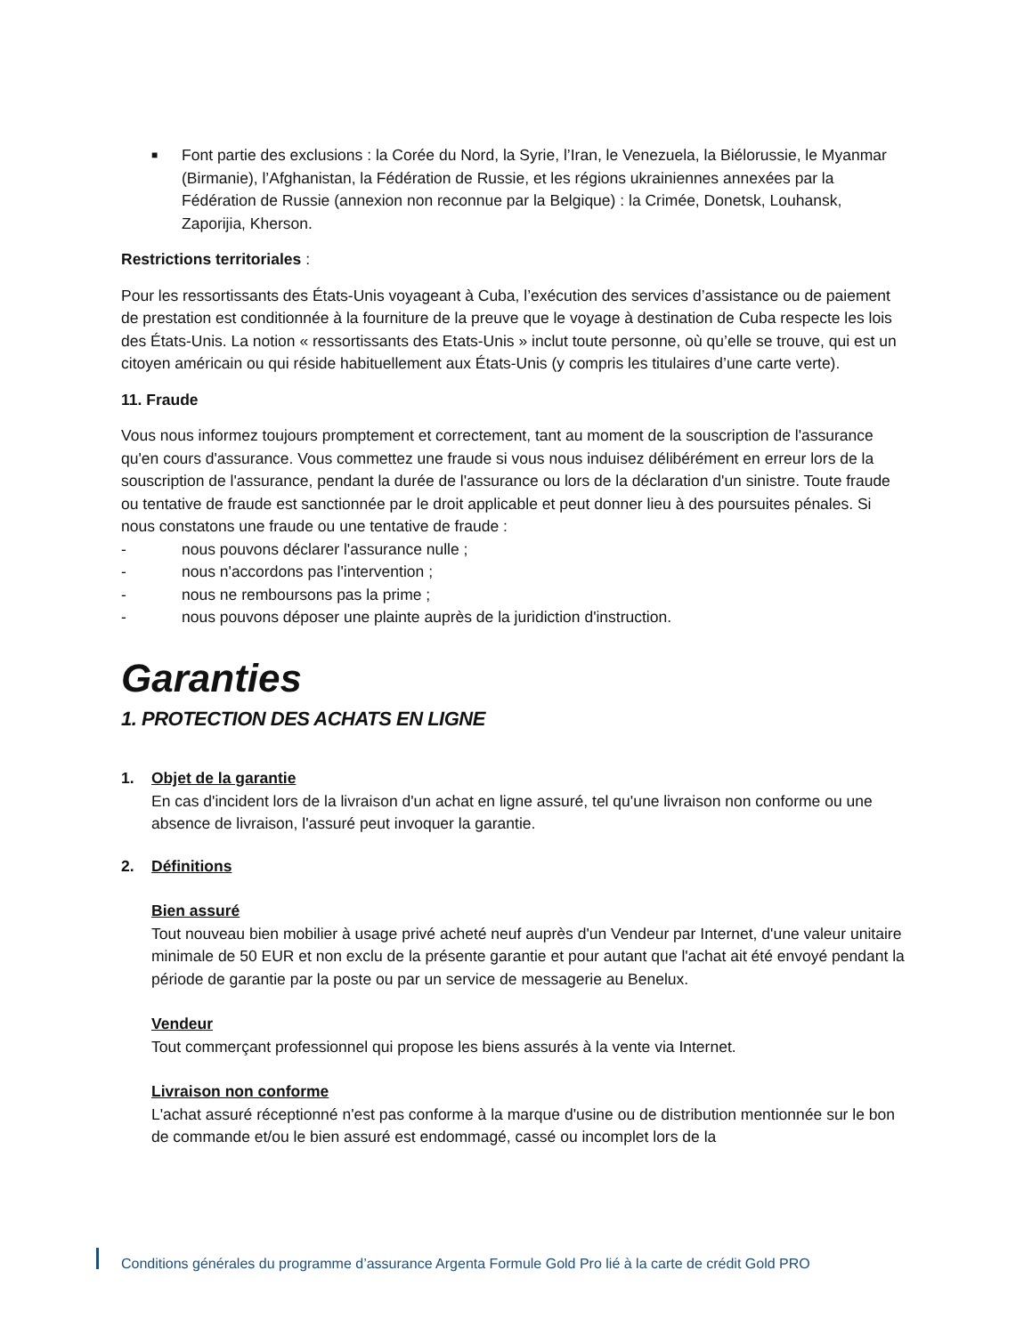■ Font partie des exclusions : la Corée du Nord, la Syrie, l’Iran, le Venezuela, la Biélorussie, le Myanmar (Birmanie), l’Afghanistan, la Fédération de Russie, et les régions ukrainiennes annexées par la Fédération de Russie (annexion non reconnue par la Belgique) : la Crimée, Donetsk, Louhansk, Zaporijia, Kherson.
Restrictions territoriales :
Pour les ressortissants des États-Unis voyageant à Cuba, l’exécution des services d’assistance ou de paiement de prestation est conditionnée à la fourniture de la preuve que le voyage à destination de Cuba respecte les lois des États-Unis. La notion « ressortissants des Etats-Unis » inclut toute personne, où qu’elle se trouve, qui est un citoyen américain ou qui réside habituellement aux États-Unis (y compris les titulaires d’une carte verte).
11. Fraude
Vous nous informez toujours promptement et correctement, tant au moment de la souscription de l'assurance qu'en cours d'assurance. Vous commettez une fraude si vous nous induisez délibérément en erreur lors de la souscription de l'assurance, pendant la durée de l'assurance ou lors de la déclaration d'un sinistre. Toute fraude ou tentative de fraude est sanctionnée par le droit applicable et peut donner lieu à des poursuites pénales. Si nous constatons une fraude ou une tentative de fraude :
- nous pouvons déclarer l'assurance nulle ;
- nous n'accordons pas l'intervention ;
- nous ne remboursons pas la prime ;
- nous pouvons déposer une plainte auprès de la juridiction d'instruction.
Garanties
1. PROTECTION DES ACHATS EN LIGNE
1. Objet de la garantie
En cas d'incident lors de la livraison d'un achat en ligne assuré, tel qu'une livraison non conforme ou une absence de livraison, l'assuré peut invoquer la garantie.
2. Définitions
Bien assuré
Tout nouveau bien mobilier à usage privé acheté neuf auprès d'un Vendeur par Internet, d'une valeur unitaire minimale de 50 EUR et non exclu de la présente garantie et pour autant que l'achat ait été envoyé pendant la période de garantie par la poste ou par un service de messagerie au Benelux.
Vendeur
Tout commerçant professionnel qui propose les biens assurés à la vente via Internet.
Livraison non conforme
L'achat assuré réceptionné n'est pas conforme à la marque d'usine ou de distribution mentionnée sur le bon de commande et/ou le bien assuré est endommagé, cassé ou incomplet lors de la
Conditions générales du programme d’assurance Argenta Formule Gold Pro lié à la carte de crédit Gold PRO